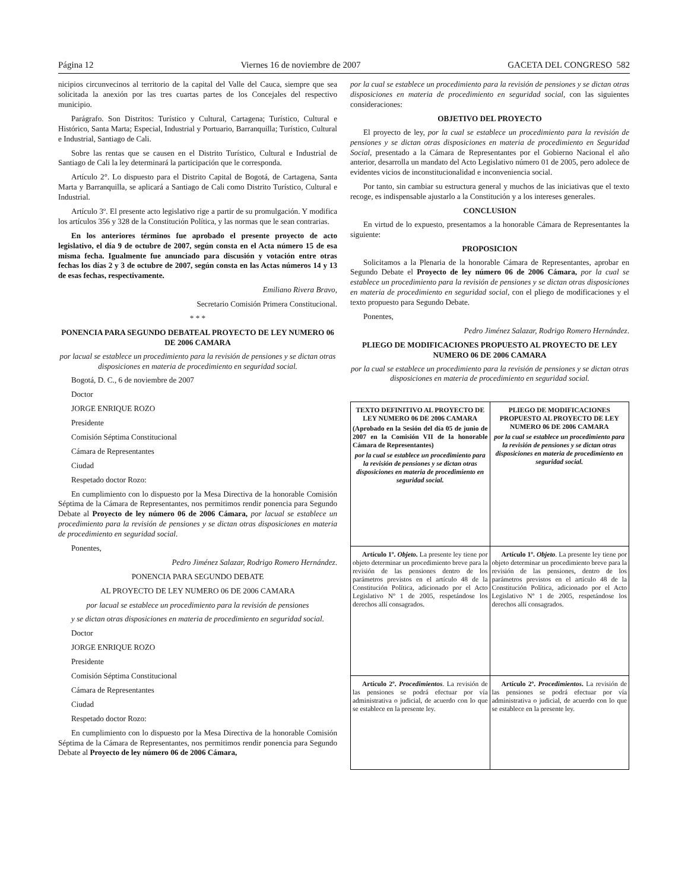Página 12 Viernes 16 de noviembre de 2007 GACETA DEL CONGRESO 582
nicipios circunvecinos al territorio de la capital del Valle del Cauca, siempre que sea solicitada la anexión por las tres cuartas partes de los Concejales del respectivo municipio.
Parágrafo. Son Distritos: Turístico y Cultural, Cartagena; Turístico, Cultural e Histórico, Santa Marta; Especial, Industrial y Portuario, Barranquilla; Turístico, Cultural e Industrial, Santiago de Cali.
Sobre las rentas que se causen en el Distrito Turístico, Cultural e Industrial de Santiago de Cali la ley determinará la participación que le corresponda.
Artículo 2°. Lo dispuesto para el Distrito Capital de Bogotá, de Cartagena, Santa Marta y Barranquilla, se aplicará a Santiago de Cali como Distrito Turístico, Cultural e Industrial.
Artículo 3º. El presente acto legislativo rige a partir de su promulgación. Y modifica los artículos 356 y 328 de la Constitución Política, y las normas que le sean contrarias.
En los anteriores términos fue aprobado el presente proyecto de acto legislativo, el día 9 de octubre de 2007, según consta en el Acta número 15 de esa misma fecha. Igualmente fue anunciado para discusión y votación entre otras fechas los días 2 y 3 de octubre de 2007, según consta en las Actas números 14 y 13 de esas fechas, respectivamente.
Emiliano Rivera Bravo,
Secretario Comisión Primera Constitucional.
* * *
PONENCIA PARA SEGUNDO DEBATEAL PROYECTO DE LEY NUMERO 06 DE 2006 CAMARA
por lacual se establece un procedimiento para la revisión de pensiones y se dictan otras disposiciones en materia de procedimiento en seguridad social.
Bogotá, D. C., 6 de noviembre de 2007
Doctor
JORGE ENRIQUE ROZO
Presidente
Comisión Séptima Constitucional
Cámara de Representantes
Ciudad
Respetado doctor Rozo:
En cumplimiento con lo dispuesto por la Mesa Directiva de la honorable Comisión Séptima de la Cámara de Representantes, nos permitimos rendir ponencia para Segundo Debate al Proyecto de ley número 06 de 2006 Cámara, por lacual se establece un procedimiento para la revisión de pensiones y se dictan otras disposiciones en materia de procedimiento en seguridad social.
Ponentes,
Pedro Jiménez Salazar, Rodrigo Romero Hernández.
PONENCIA PARA SEGUNDO DEBATE
AL PROYECTO DE LEY NUMERO 06 DE 2006 CAMARA
por lacual se establece un procedimiento para la revisión de pensiones
y se dictan otras disposiciones en materia de procedimiento en seguridad social.
Doctor
JORGE ENRIQUE ROZO
Presidente
Comisión Séptima Constitucional
Cámara de Representantes
Ciudad
Respetado doctor Rozo:
En cumplimiento con lo dispuesto por la Mesa Directiva de la honorable Comisión Séptima de la Cámara de Representantes, nos permitimos rendir ponencia para Segundo Debate al Proyecto de ley número 06 de 2006 Cámara,
por la cual se establece un procedimiento para la revisión de pensiones y se dictan otras disposiciones en materia de procedimiento en seguridad social, con las siguientes consideraciones:
OBJETIVO DEL PROYECTO
El proyecto de ley, por la cual se establece un procedimiento para la revisión de pensiones y se dictan otras disposiciones en materia de procedimiento en Seguridad Social, presentado a la Cámara de Representantes por el Gobierno Nacional el año anterior, desarrolla un mandato del Acto Legislativo número 01 de 2005, pero adolece de evidentes vicios de inconstitucionalidad e inconveniencia social.
Por tanto, sin cambiar su estructura general y muchos de las iniciativas que el texto recoge, es indispensable ajustarlo a la Constitución y a los intereses generales.
CONCLUSION
En virtud de lo expuesto, presentamos a la honorable Cámara de Representantes la siguiente:
PROPOSICION
Solicitamos a la Plenaria de la honorable Cámara de Representantes, aprobar en Segundo Debate el Proyecto de ley número 06 de 2006 Cámara, por la cual se establece un procedimiento para la revisión de pensiones y se dictan otras disposiciones en materia de procedimiento en seguridad social, con el pliego de modificaciones y el texto propuesto para Segundo Debate.
Ponentes,
Pedro Jiménez Salazar, Rodrigo Romero Hernández.
PLIEGO DE MODIFICACIONES PROPUESTO AL PROYECTO DE LEY NUMERO 06 DE 2006 CAMARA
por la cual se establece un procedimiento para la revisión de pensiones y se dictan otras disposiciones en materia de procedimiento en seguridad social.
| TEXTO DEFINITIVO AL PROYECTO DE LEY NUMERO 06 DE 2006 CAMARA (Aprobado en la Sesión del día 05 de junio de 2007 en la Comisión VII de la honorable Cámara de Representantes) por la cual se establece un procedimiento para la revisión de pensiones y se dictan otras disposiciones en materia de procedimiento en seguridad social. | PLIEGO DE MODIFICACIONES PROPUESTO AL PROYECTO DE LEY NUMERO 06 DE 2006 CAMARA por la cual se establece un procedimiento para la revisión de pensiones y se dictan otras disposiciones en materia de procedimiento en seguridad social. |
| Artículo 1º. Objeto . La presente ley tiene por objeto determinar un procedimiento breve para la revisión de las pensiones dentro de los parámetros previstos en el artículo 48 de la Constitución Política, adicionado por el Acto Legislativo Nº 1 de 2005, respetándose los derechos allí consagrados. | Artículo 1º. Objeto . La presente ley tiene por objeto determinar un procedimiento breve para la revisión de las pensiones, dentro de los parámetros previstos en el artículo 48 de la Constitución Política, adicionado por el Acto Legislativo Nº 1 de 2005, respetándose los derechos allí consagrados. |
| Artículo 2º. Procedimientos . La revisión de las pensiones se podrá efectuar por vía administrativa o judicial, de acuerdo con lo que se establece en la presente ley. | Artículo 2º. Procedimientos . La revisión de las pensiones se podrá efectuar por vía administrativa o judicial, de acuerdo con lo que se establece en la presente ley. |